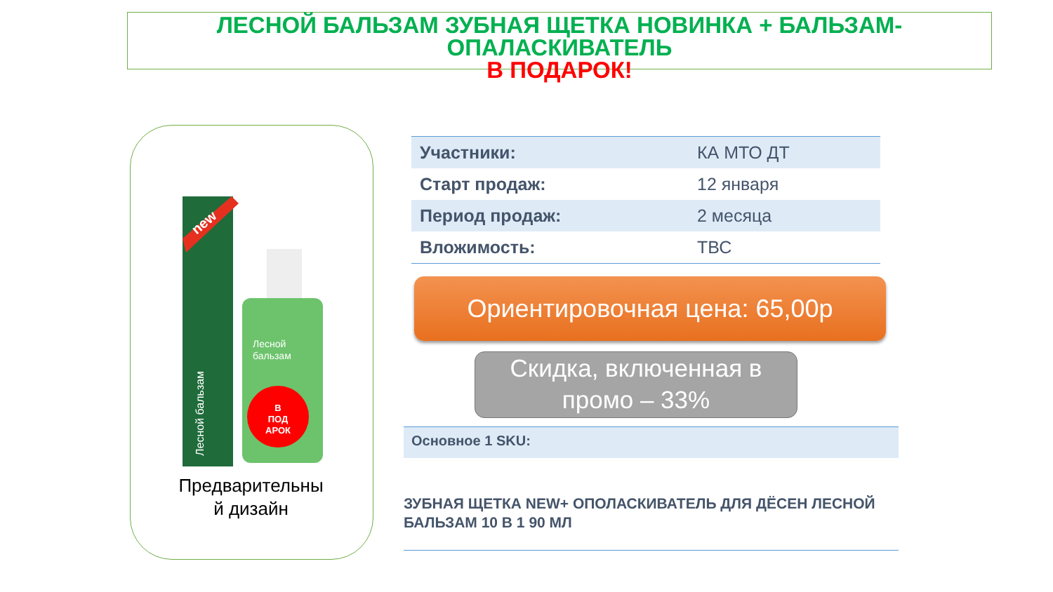ЛЕСНОЙ БАЛЬЗАМ ЗУБНАЯ ЩЕТКА НОВИНКА + БАЛЬЗАМ-
ОПАЛАСКИВАТЕЛЬ
В ПОДАРОК!
Лесной бальзам
new
Лесной
бальзам
В
ПОД
АРОК
Предварительны
й дизайн
| Участники: | КА МТО ДТ |
| Старт продаж: | 12 января |
| Период продаж: | 2 месяца |
| Вложимость: | ТВС |
Ориентировочная цена: 65,00р
Скидка, включенная в
промо – 33%
Основное 1 SKU:
ЗУБНАЯ ЩЕТКА NEW+ ОПОЛАСКИВАТЕЛЬ ДЛЯ ДЁСЕН ЛЕСНОЙ БАЛЬЗАМ 10 В 1 90 МЛ